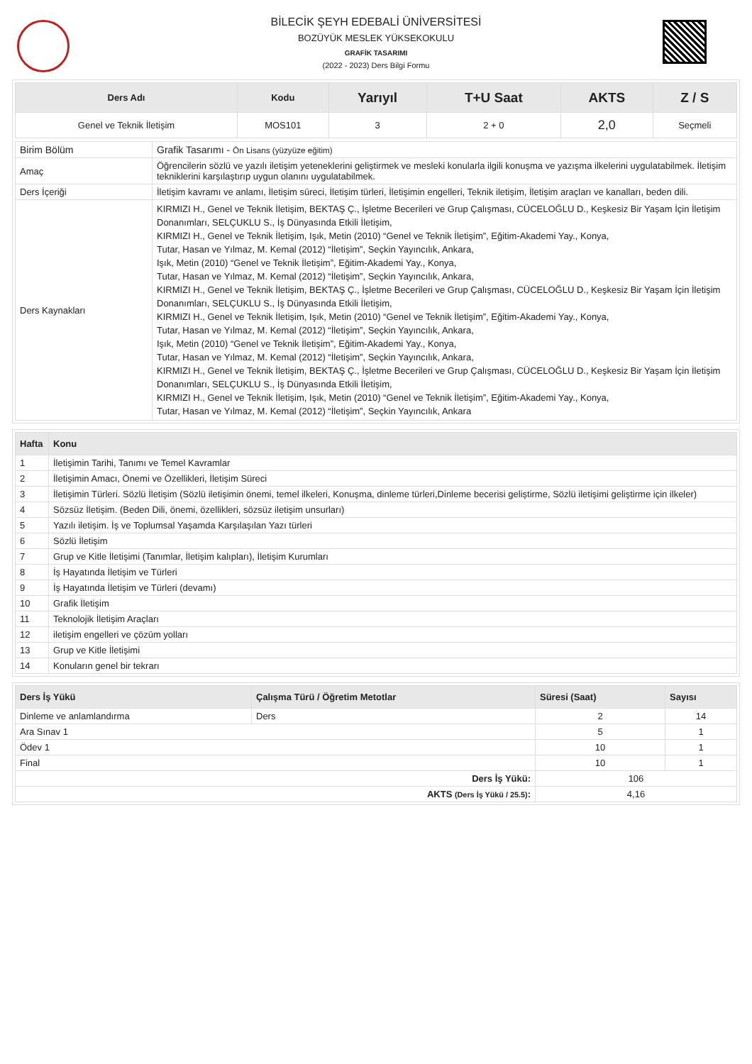BİLECİK ŞEYH EDEBALİ ÜNİVERSİTESİ
BOZÜYÜK MESLEK YÜKSEKOKULU
GRAFİK TASARIMI
(2022 - 2023) Ders Bilgi Formu
| Ders Adı | Kodu | Yarıyıl | T+U Saat | AKTS | Z / S |
| --- | --- | --- | --- | --- | --- |
| Genel ve Teknik İletişim | MOS101 | 3 | 2 + 0 | 2,0 | Seçmeli |
| Birim Bölüm | Grafik Tasarımı - Ön Lisans (yüzyüze eğitim) |
| Amaç | Öğrencilerin sözlü ve yazılı iletişim yeteneklerini geliştirmek ve mesleki konularla ilgili konuşma ve yazışma ilkelerini uygulatabilmek. İletişim tekniklerini karşılaştırıp uygun olanını uygulatabilmek. |
| Ders İçeriği | İletişim kavramı ve anlamı, İletişim süreci, İletişim türleri, İletişimin engelleri, Teknik iletişim, İletişim araçları ve kanalları, beden dili. |
| Ders Kaynakları | KIRMIZI H., Genel ve Teknik İletişim, BEKTAŞ Ç., İşletme Becerileri ve Grup Çalışması, CÜCELOĞLU D., Keşkesiz Bir Yaşam İçin İletişim Donanımları, SELÇUKLU S., İş Dünyasında Etkili İletişim, KIRMIZI H., Genel ve Teknik İletişim, Işık, Metin (2010) “Genel ve Teknik İletişim”, Eğitim-Akademi Yay., Konya, Tutar, Hasan ve Yılmaz, M. Kemal (2012) “İletişim”, Seçkin Yayıncılık, Ankara, Işık, Metin (2010) “Genel ve Teknik İletişim”, Eğitim-Akademi Yay., Konya, Tutar, Hasan ve Yılmaz, M. Kemal (2012) “İletişim”, Seçkin Yayıncılık, Ankara, KIRMIZI H., Genel ve Teknik İletişim, BEKTAŞ Ç., İşletme Becerileri ve Grup Çalışması, CÜCELOĞLU D., Keşkesiz Bir Yaşam İçin İletişim Donanımları, SELÇUKLU S., İş Dünyasında Etkili İletişim, KIRMIZI H., Genel ve Teknik İletişim, Işık, Metin (2010) “Genel ve Teknik İletişim”, Eğitim-Akademi Yay., Konya, Tutar, Hasan ve Yılmaz, M. Kemal (2012) “İletişim”, Seçkin Yayıncılık, Ankara, Işık, Metin (2010) “Genel ve Teknik İletişim”, Eğitim-Akademi Yay., Konya, Tutar, Hasan ve Yılmaz, M. Kemal (2012) “İletişim”, Seçkin Yayıncılık, Ankara, KIRMIZI H., Genel ve Teknik İletişim, BEKTAŞ Ç., İşletme Becerileri ve Grup Çalışması, CÜCELOĞLU D., Keşkesiz Bir Yaşam İçin İletişim Donanımları, SELÇUKLU S., İş Dünyasında Etkili İletişim, KIRMIZI H., Genel ve Teknik İletişim, Işık, Metin (2010) “Genel ve Teknik İletişim”, Eğitim-Akademi Yay., Konya, Tutar, Hasan ve Yılmaz, M. Kemal (2012) “İletişim”, Seçkin Yayıncılık, Ankara |
| Hafta | Konu |
| --- | --- |
| 1 | İletişimin Tarihi, Tanımı ve Temel Kavramlar |
| 2 | İletişimin Amacı, Önemi ve Özellikleri, İletişim Süreci |
| 3 | İletişimin Türleri. Sözlü İletişim (Sözlü iletişimin önemi, temel ilkeleri, Konuşma, dinleme türleri,Dinleme becerisi geliştirme, Sözlü iletişimi geliştirme için ilkeler) |
| 4 | Sözsüz İletişim. (Beden Dili, önemi, özellikleri, sözsüz iletişim unsurları) |
| 5 | Yazılı iletişim. İş ve Toplumsal Yaşamda Karşılaşılan Yazı türleri |
| 6 | Sözlü İletişim |
| 7 | Grup ve Kitle İletişimi (Tanımlar, İletişim kalıpları), İletişim Kurumları |
| 8 | İş Hayatında İletişim ve Türleri |
| 9 | İş Hayatında İletişim ve Türleri (devamı) |
| 10 | Grafik İletişim |
| 11 | Teknolojik İletişim Araçları |
| 12 | iletişim engelleri ve çözüm yolları |
| 13 | Grup ve Kitle İletişimi |
| 14 | Konuların genel bir tekrarı |
| Ders İş Yükü | Çalışma Türü / Öğretim Metotlar | Süresi (Saat) | Sayısı |
| --- | --- | --- | --- |
| Dinleme ve anlamlandırma | Ders | 2 | 14 |
| Ara Sınav 1 | | 5 | 1 |
| Ödev 1 | | 10 | 1 |
| Final | | 10 | 1 |
| Ders İş Yükü: | | 106 | |
| AKTS (Ders İş Yükü / 25.5) : | | 4,16 | |